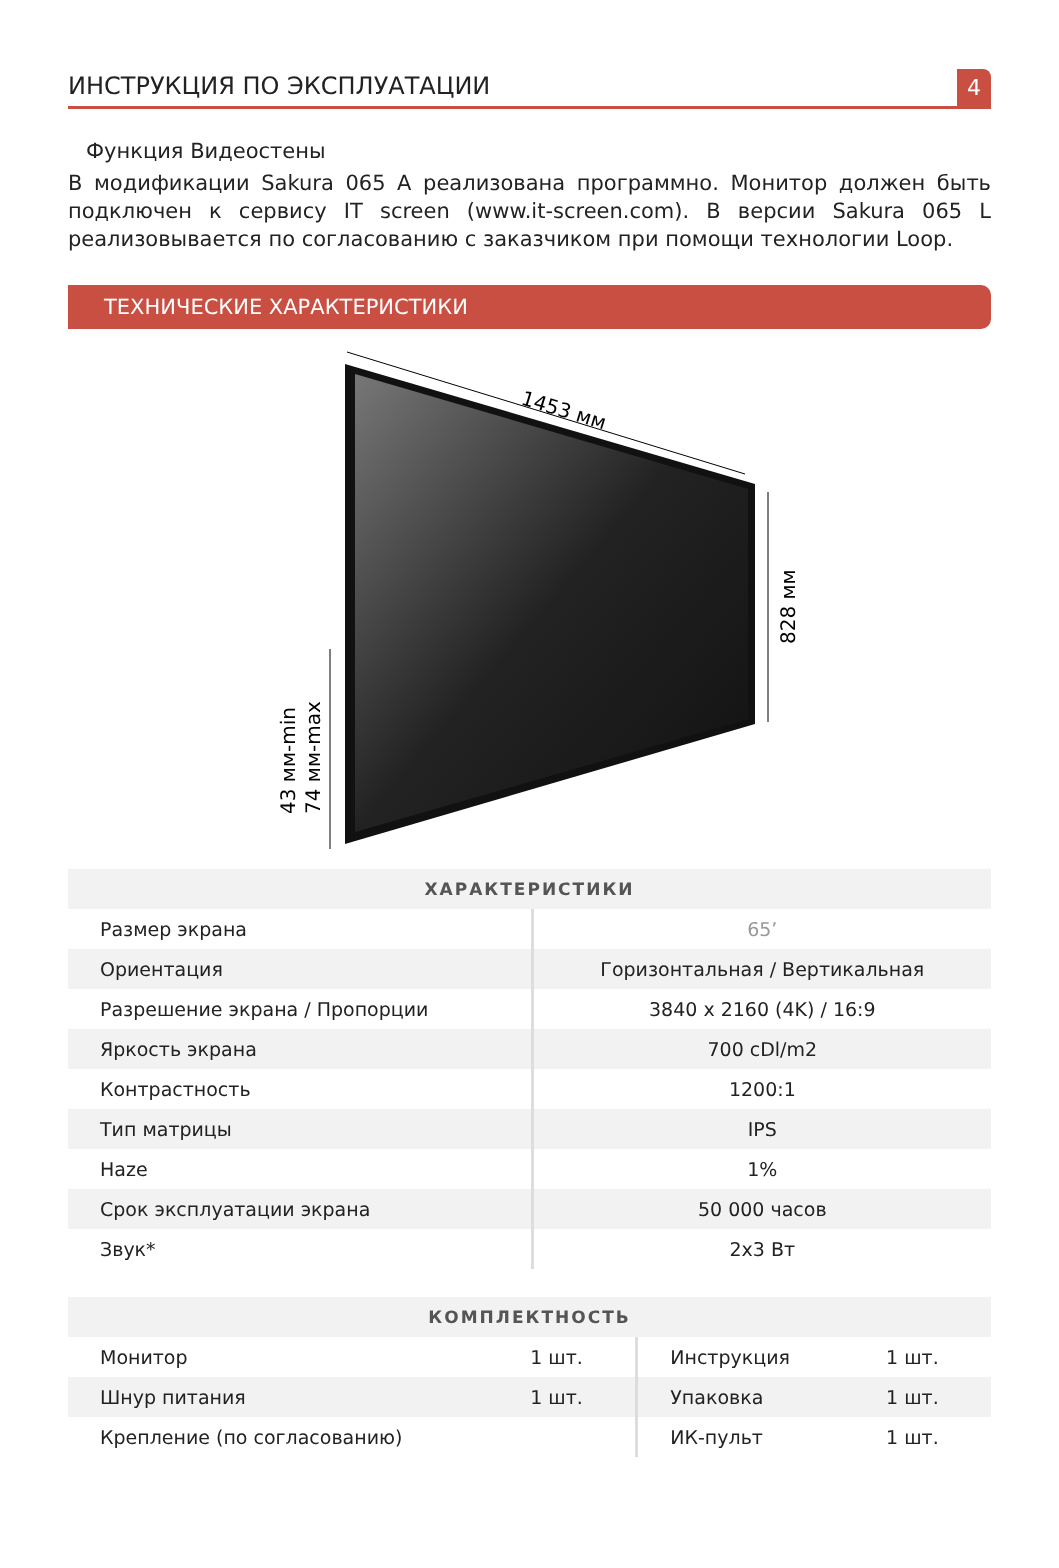ИНСТРУКЦИЯ ПО ЭКСПЛУАТАЦИИ
4
Функция Видеостены
В модификации Sakura 065 A реализована программно. Монитор должен быть подключен к сервису IT screen (www.it-screen.com). В версии Sakura 065 L реализовывается по согласованию с заказчиком при помощи технологии Loop.
ТЕХНИЧЕСКИЕ ХАРАКТЕРИСТИКИ
1453 мм
828 мм
43 мм-min
74 мм-max
| ХАРАКТЕРИСТИКИ | |
| --- | --- |
| Размер экрана | 65’ |
| Ориентация | Горизонтальная / Вертикальная |
| Разрешение экрана / Пропорции | 3840 x 2160 (4K) / 16:9 |
| Яркость экрана | 700 cDl/m2 |
| Контрастность | 1200:1 |
| Тип матрицы | IPS |
| Haze | 1% |
| Срок эксплуатации экрана | 50 000 часов |
| Звук* | 2x3 Вт |
| КОМПЛЕКТНОСТЬ | | | |
| --- | --- | --- | --- |
| Монитор | 1 шт. | Инструкция | 1 шт. |
| Шнур питания | 1 шт. | Упаковка | 1 шт. |
| Крепление (по согласованию) | | ИК-пульт | 1 шт. |